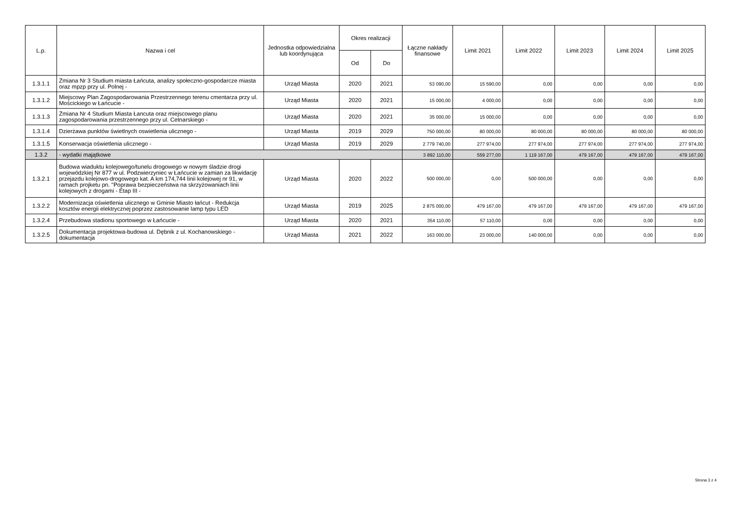| L.p. | Nazwa i cel | Jednostka odpowiedzialna lub koordynująca | Okres realizacji | | Łączne nakłady finansowe | Limit 2021 | Limit 2022 | Limit 2023 | Limit 2024 | Limit 2025 |
| --- | --- | --- | --- | --- | --- | --- | --- | --- | --- | --- |
| | | | Od | Do | | | | | | |
| 1.3.1.1 | Zmiana Nr 3 Studium miasta Łańcuta, analizy społeczno-gospodarcze miasta oraz mpzp przy ul. Polnej - | Urząd Miasta | 2020 | 2021 | 53 090,00 | 15 590,00 | 0,00 | 0,00 | 0,00 | 0,00 |
| 1.3.1.2 | Miejscowy Plan Zagospodarowania Przestrzennego terenu cmentarza przy ul. Mościckiego w Łańcucie - | Urząd Miasta | 2020 | 2021 | 15 000,00 | 4 000,00 | 0,00 | 0,00 | 0,00 | 0,00 |
| 1.3.1.3 | Zmiana Nr 4 Studium Miasta Łancuta oraz miejscowego planu zagospodarowania przestrzennego przy ul. Cetnarskiego - | Urząd Miasta | 2020 | 2021 | 35 000,00 | 15 000,00 | 0,00 | 0,00 | 0,00 | 0,00 |
| 1.3.1.4 | Dzierżawa punktów świetlnych oswietlenia ulicznego - | Urząd Miasta | 2019 | 2029 | 750 000,00 | 80 000,00 | 80 000,00 | 80 000,00 | 80 000,00 | 80 000,00 |
| 1.3.1.5 | Konserwacja oświetlenia ulicznego - | Urząd Miasta | 2019 | 2029 | 2 779 740,00 | 277 974,00 | 277 974,00 | 277 974,00 | 277 974,00 | 277 974,00 |
| 1.3.2 | - wydatki majątkowe | | | | 3 892 110,00 | 559 277,00 | 1 119 167,00 | 479 167,00 | 479 167,00 | 479 167,00 |
| 1.3.2.1 | Budowa wiaduktu kolejowego/tunelu drogowego w nowym śladzie drogi wojewódzkiej Nr 877 w ul. Podzwierzyniec w Łańcucie w zamian za likwidację przejazdu kolejowo-drogowego kat. A km 174,744 linii kolejowej nr 91, w ramach projketu pn. "Poprawa bezpieczeństwa na skrzyżowaniach linii kolejowych z drogami - Etap III - | Urząd Miasta | 2020 | 2022 | 500 000,00 | 0,00 | 500 000,00 | 0,00 | 0,00 | 0,00 |
| 1.3.2.2 | Modernizacja oświetlenia ulicznego w Gminie Miasto łańcut - Redukcja kosztów energii elektrycznej poprzez zastosowanie lamp typu LED | Urząd Miasta | 2019 | 2025 | 2 875 000,00 | 479 167,00 | 479 167,00 | 479 167,00 | 479 167,00 | 479 167,00 |
| 1.3.2.4 | Przebudowa stadionu sportowego w Łańcucie - | Urząd Miasta | 2020 | 2021 | 354 110,00 | 57 110,00 | 0,00 | 0,00 | 0,00 | 0,00 |
| 1.3.2.5 | Dokumentacja projektowa-budowa ul. Dębnik z ul. Kochanowskiego - dokumentacja | Urząd Miasta | 2021 | 2022 | 163 000,00 | 23 000,00 | 140 000,00 | 0,00 | 0,00 | 0,00 |
Strona 3 z 4